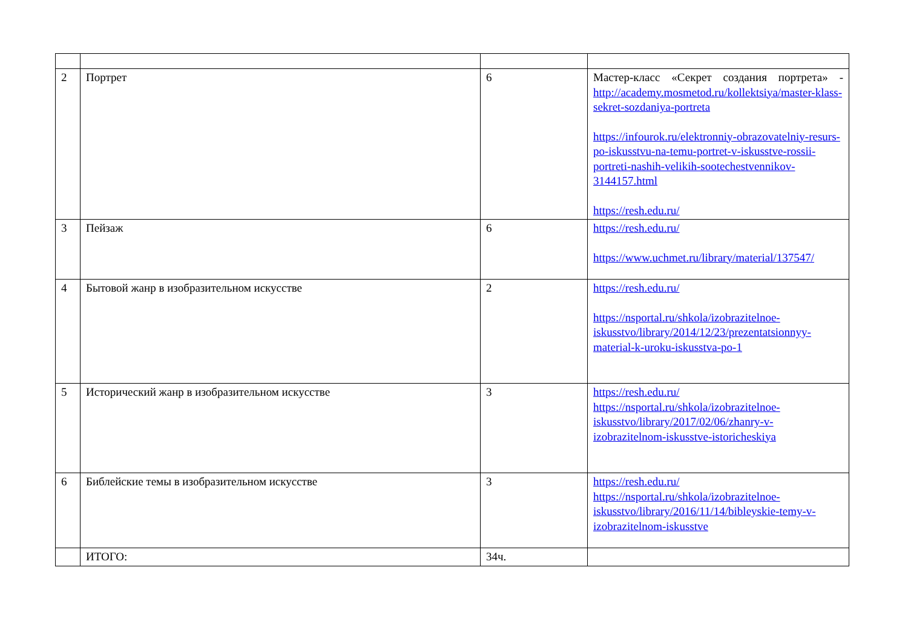| 2 | Портрет | 6 | Мастер-класс «Секрет создания портрета» - http://academy.mosmetod.ru/kollektsiya/master-klass-sekret-sozdaniya-portreta https://infourok.ru/elektronniy-obrazovatelniy-resurs-po-iskusstvu-na-temu-portret-v-iskusstve-rossii-portreti-nashih-velikih-sootechestvennikov-3144157.html https://resh.edu.ru/ |
| 3 | Пейзаж | 6 | https://resh.edu.ru/ https://www.uchmet.ru/library/material/137547/ |
| 4 | Бытовой жанр в изобразительном искусстве | 2 | https://resh.edu.ru/ https://nsportal.ru/shkola/izobrazitelnoe-iskusstvo/library/2014/12/23/prezentatsionnyy-material-k-uroku-iskusstva-po-1 |
| 5 | Исторический жанр в изобразительном искусстве | 3 | https://resh.edu.ru/ https://nsportal.ru/shkola/izobrazitelnoe-iskusstvo/library/2017/02/06/zhanry-v-izobrazitelnom-iskusstve-istoricheskiya |
| 6 | Библейские темы в изобразительном искусстве | 3 | https://resh.edu.ru/ https://nsportal.ru/shkola/izobrazitelnoe-iskusstvo/library/2016/11/14/bibleyskie-temy-v-izobrazitelnom-iskusstve |
| | ИТОГО: | 34ч. | |